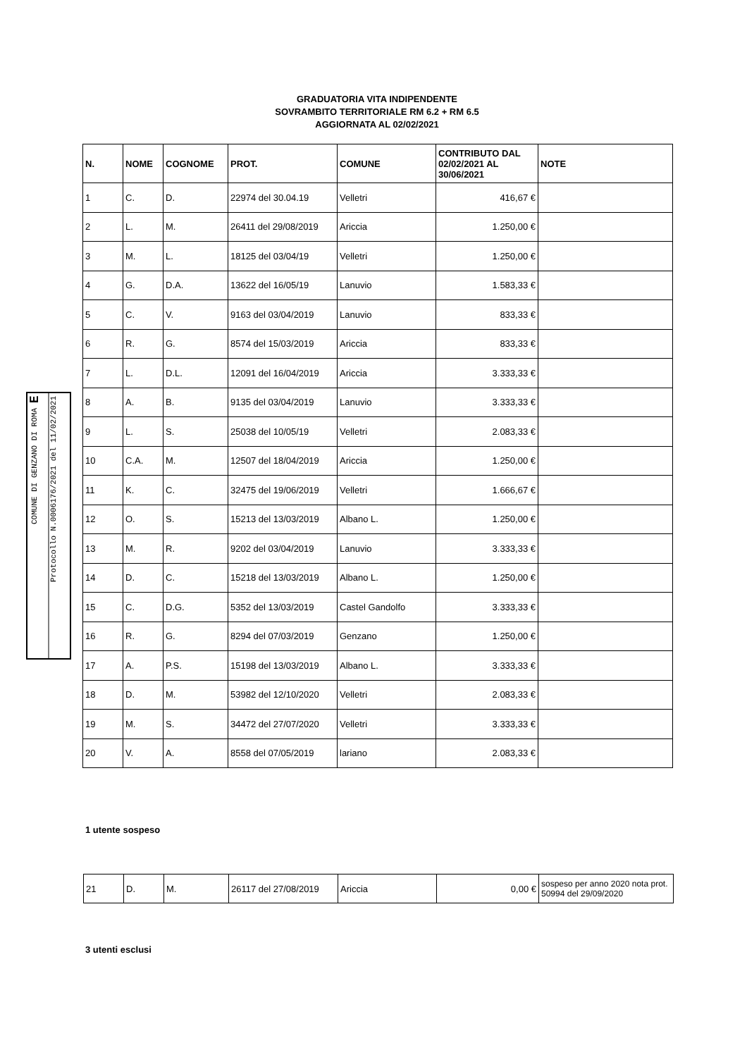GRADUATORIA VITA INDIPENDENTE
SOVRAMBITO TERRITORIALE RM 6.2 + RM 6.5
AGGIORNATA AL 02/02/2021
| N. | NOME | COGNOME | PROT. | COMUNE | CONTRIBUTO DAL 02/02/2021 AL 30/06/2021 | NOTE |
| --- | --- | --- | --- | --- | --- | --- |
| 1 | C. | D. | 22974 del 30.04.19 | Velletri | 416,67 € | |
| 2 | L. | M. | 26411 del 29/08/2019 | Ariccia | 1.250,00 € | |
| 3 | M. | L. | 18125 del 03/04/19 | Velletri | 1.250,00 € | |
| 4 | G. | D.A. | 13622 del 16/05/19 | Lanuvio | 1.583,33 € | |
| 5 | C. | V. | 9163 del 03/04/2019 | Lanuvio | 833,33 € | |
| 6 | R. | G. | 8574 del 15/03/2019 | Ariccia | 833,33 € | |
| 7 | L. | D.L. | 12091 del 16/04/2019 | Ariccia | 3.333,33 € | |
| 8 | A. | B. | 9135 del 03/04/2019 | Lanuvio | 3.333,33 € | |
| 9 | L. | S. | 25038 del 10/05/19 | Velletri | 2.083,33 € | |
| 10 | C.A. | M. | 12507 del 18/04/2019 | Ariccia | 1.250,00 € | |
| 11 | K. | C. | 32475 del 19/06/2019 | Velletri | 1.666,67 € | |
| 12 | O. | S. | 15213 del 13/03/2019 | Albano L. | 1.250,00 € | |
| 13 | M. | R. | 9202 del 03/04/2019 | Lanuvio | 3.333,33 € | |
| 14 | D. | C. | 15218 del 13/03/2019 | Albano L. | 1.250,00 € | |
| 15 | C. | D.G. | 5352 del 13/03/2019 | Castel Gandolfo | 3.333,33 € | |
| 16 | R. | G. | 8294 del 07/03/2019 | Genzano | 1.250,00 € | |
| 17 | A. | P.S. | 15198 del 13/03/2019 | Albano L. | 3.333,33 € | |
| 18 | D. | M. | 53982 del 12/10/2020 | Velletri | 2.083,33 € | |
| 19 | M. | S. | 34472 del 27/07/2020 | Velletri | 3.333,33 € | |
| 20 | V. | A. | 8558 del 07/05/2019 | lariano | 2.083,33 € | |
1 utente sospeso
| 21 | D. | M. | 26117 del 27/08/2019 | Ariccia | 0,00 € | sospeso per anno 2020 nota prot. 50994 del 29/09/2020 |
3 utenti esclusi
COMUNE DI GENZANO DI ROMA E
Protocollo N.0006176/2021 del 11/02/2021